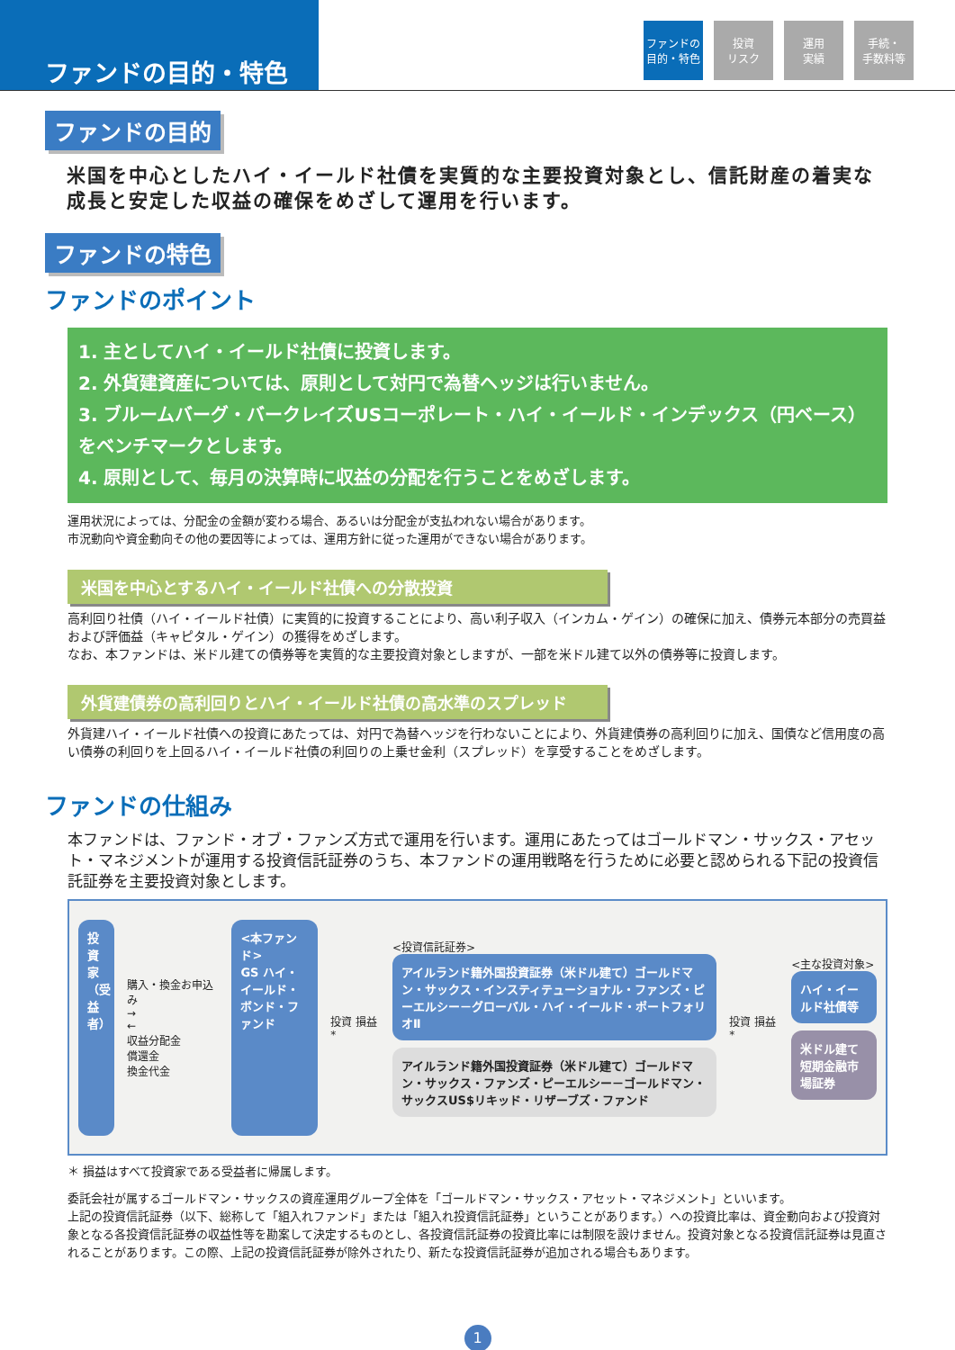ファンドの目的・特色
ファンドの
目的・特色
投資
リスク
運用
実績
手続・
手数料等
ファンドの目的
米国を中心としたハイ・イールド社債を実質的な主要投資対象とし、信託財産の着実な成長と安定した収益の確保をめざして運用を行います。
ファンドの特色
ファンドのポイント
1. 主としてハイ・イールド社債に投資します。
2. 外貨建資産については、原則として対円で為替ヘッジは行いません。
3. ブルームバーグ・バークレイズUSコーポレート・ハイ・イールド・インデックス（円ベース）をベンチマークとします。
4. 原則として、毎月の決算時に収益の分配を行うことをめざします。
運用状況によっては、分配金の金額が変わる場合、あるいは分配金が支払われない場合があります。
市況動向や資金動向その他の要因等によっては、運用方針に従った運用ができない場合があります。
米国を中心とするハイ・イールド社債への分散投資
高利回り社債（ハイ・イールド社債）に実質的に投資することにより、高い利子収入（インカム・ゲイン）の確保に加え、債券元本部分の売買益および評価益（キャピタル・ゲイン）の獲得をめざします。
なお、本ファンドは、米ドル建ての債券等を実質的な主要投資対象としますが、一部を米ドル建て以外の債券等に投資します。
外貨建債券の高利回りとハイ・イールド社債の高水準のスプレッド
外貨建ハイ・イールド社債への投資にあたっては、対円で為替ヘッジを行わないことにより、外貨建債券の高利回りに加え、国債など信用度の高い債券の利回りを上回るハイ・イールド社債の利回りの上乗せ金利（スプレッド）を享受することをめざします。
ファンドの仕組み
本ファンドは、ファンド・オブ・ファンズ方式で運用を行います。運用にあたってはゴールドマン・サックス・アセット・マネジメントが運用する投資信託証券のうち、本ファンドの運用戦略を行うために必要と認められる下記の投資信託証券を主要投資対象とします。
投資家（受益者）
購入・換金お申込み
→
←
収益分配金
償還金
換金代金
<本ファンド>
GS ハイ・イールド・ボンド・ファンド
投資 損益*
<投資信託証券>
アイルランド籍外国投資証券（米ドル建て）ゴールドマン・サックス・インスティテューショナル・ファンズ・ピーエルシー－グローバル・ハイ・イールド・ポートフォリオⅡ
アイルランド籍外国投資証券（米ドル建て）ゴールドマン・サックス・ファンズ・ピーエルシー－ゴールドマン・サックスUS$リキッド・リザーブズ・ファンド
投資 損益*
<主な投資対象>
ハイ・イールド社債等
米ドル建て短期金融市場証券
＊ 損益はすべて投資家である受益者に帰属します。
委託会社が属するゴールドマン・サックスの資産運用グループ全体を「ゴールドマン・サックス・アセット・マネジメント」といいます。
上記の投資信託証券（以下、総称して「組入れファンド」または「組入れ投資信託証券」ということがあります。）への投資比率は、資金動向および投資対象となる各投資信託証券の収益性等を勘案して決定するものとし、各投資信託証券の投資比率には制限を設けません。投資対象となる投資信託証券は見直されることがあります。この際、上記の投資信託証券が除外されたり、新たな投資信託証券が追加される場合もあります。
1